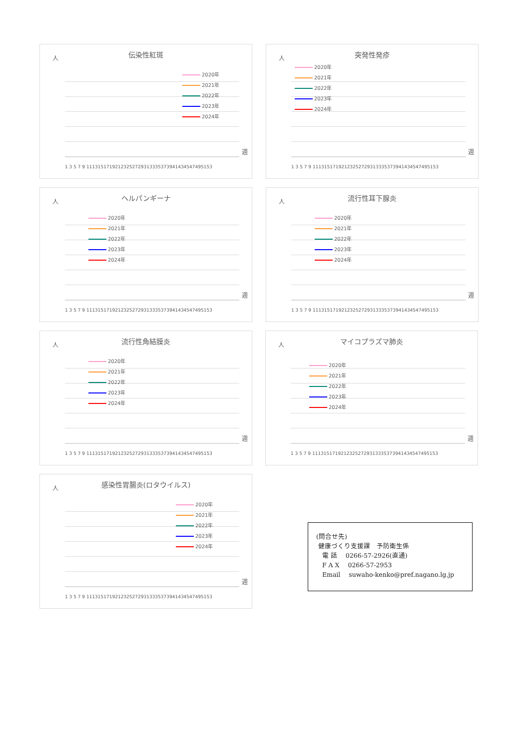伝染性紅斑
人
2020年
2021年
2022年
2023年
2024年
1 3 5 7 9 11131517192123252729313335373941434547495153
週
突発性発疹
人
2020年
2021年
2022年
2023年
2024年
1 3 5 7 9 11131517192123252729313335373941434547495153
週
ヘルパンギーナ
人
2020年
2021年
2022年
2023年
2024年
1 3 5 7 9 11131517192123252729313335373941434547495153
週
流行性耳下腺炎
人
2020年
2021年
2022年
2023年
2024年
1 3 5 7 9 11131517192123252729313335373941434547495153
週
流行性角結膜炎
人
2020年
2021年
2022年
2023年
2024年
1 3 5 7 9 11131517192123252729313335373941434547495153
週
マイコプラズマ肺炎
人
2020年
2021年
2022年
2023年
2024年
1 3 5 7 9 11131517192123252729313335373941434547495153
週
感染性胃腸炎(ロタウイルス)
人
2020年
2021年
2022年
2023年
2024年
1 3 5 7 9 11131517192123252729313335373941434547495153
週
(問合せ先)
健康づくり支援課　予防衛生係
電 話　 0266-57-2926(直通)
F A X　 0266-57-2953
Email　 suwaho-kenko@pref.nagano.lg.jp